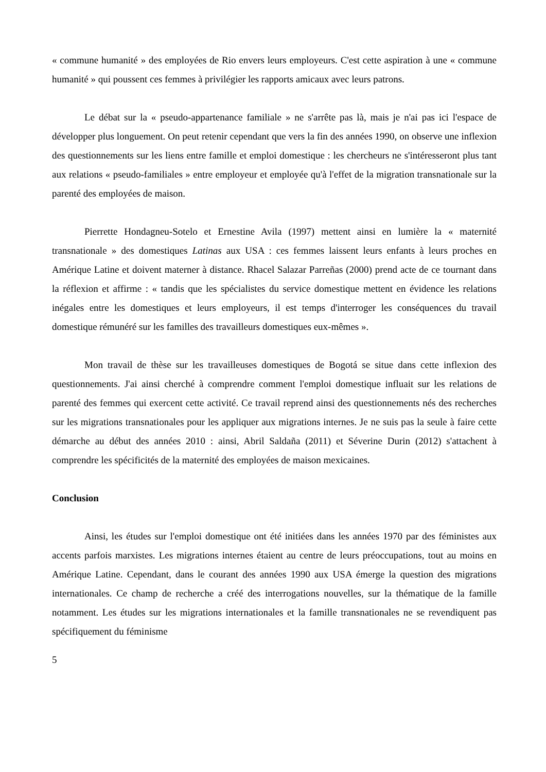« commune humanité » des employées de Rio envers leurs employeurs. C'est cette aspiration à une « commune humanité » qui poussent ces femmes à privilégier les rapports amicaux avec leurs patrons.
Le débat sur la « pseudo-appartenance familiale » ne s'arrête pas là, mais je n'ai pas ici l'espace de développer plus longuement. On peut retenir cependant que vers la fin des années 1990, on observe une inflexion des questionnements sur les liens entre famille et emploi domestique : les chercheurs ne s'intéresseront plus tant aux relations « pseudo-familiales » entre employeur et employée qu'à l'effet de la migration transnationale sur la parenté des employées de maison.
Pierrette Hondagneu-Sotelo et Ernestine Avila (1997) mettent ainsi en lumière la « maternité transnationale » des domestiques Latinas aux USA : ces femmes laissent leurs enfants à leurs proches en Amérique Latine et doivent materner à distance. Rhacel Salazar Parreñas (2000) prend acte de ce tournant dans la réflexion et affirme : « tandis que les spécialistes du service domestique mettent en évidence les relations inégales entre les domestiques et leurs employeurs, il est temps d'interroger les conséquences du travail domestique rémunéré sur les familles des travailleurs domestiques eux-mêmes ».
Mon travail de thèse sur les travailleuses domestiques de Bogotá se situe dans cette inflexion des questionnements. J'ai ainsi cherché à comprendre comment l'emploi domestique influait sur les relations de parenté des femmes qui exercent cette activité. Ce travail reprend ainsi des questionnements nés des recherches sur les migrations transnationales pour les appliquer aux migrations internes. Je ne suis pas la seule à faire cette démarche au début des années 2010 : ainsi, Abril Saldaña (2011) et Séverine Durin (2012) s'attachent à comprendre les spécificités de la maternité des employées de maison mexicaines.
Conclusion
Ainsi, les études sur l'emploi domestique ont été initiées dans les années 1970 par des féministes aux accents parfois marxistes. Les migrations internes étaient au centre de leurs préoccupations, tout au moins en Amérique Latine. Cependant, dans le courant des années 1990 aux USA émerge la question des migrations internationales. Ce champ de recherche a créé des interrogations nouvelles, sur la thématique de la famille notamment. Les études sur les migrations internationales et la famille transnationales ne se revendiquent pas spécifiquement du féminisme
5